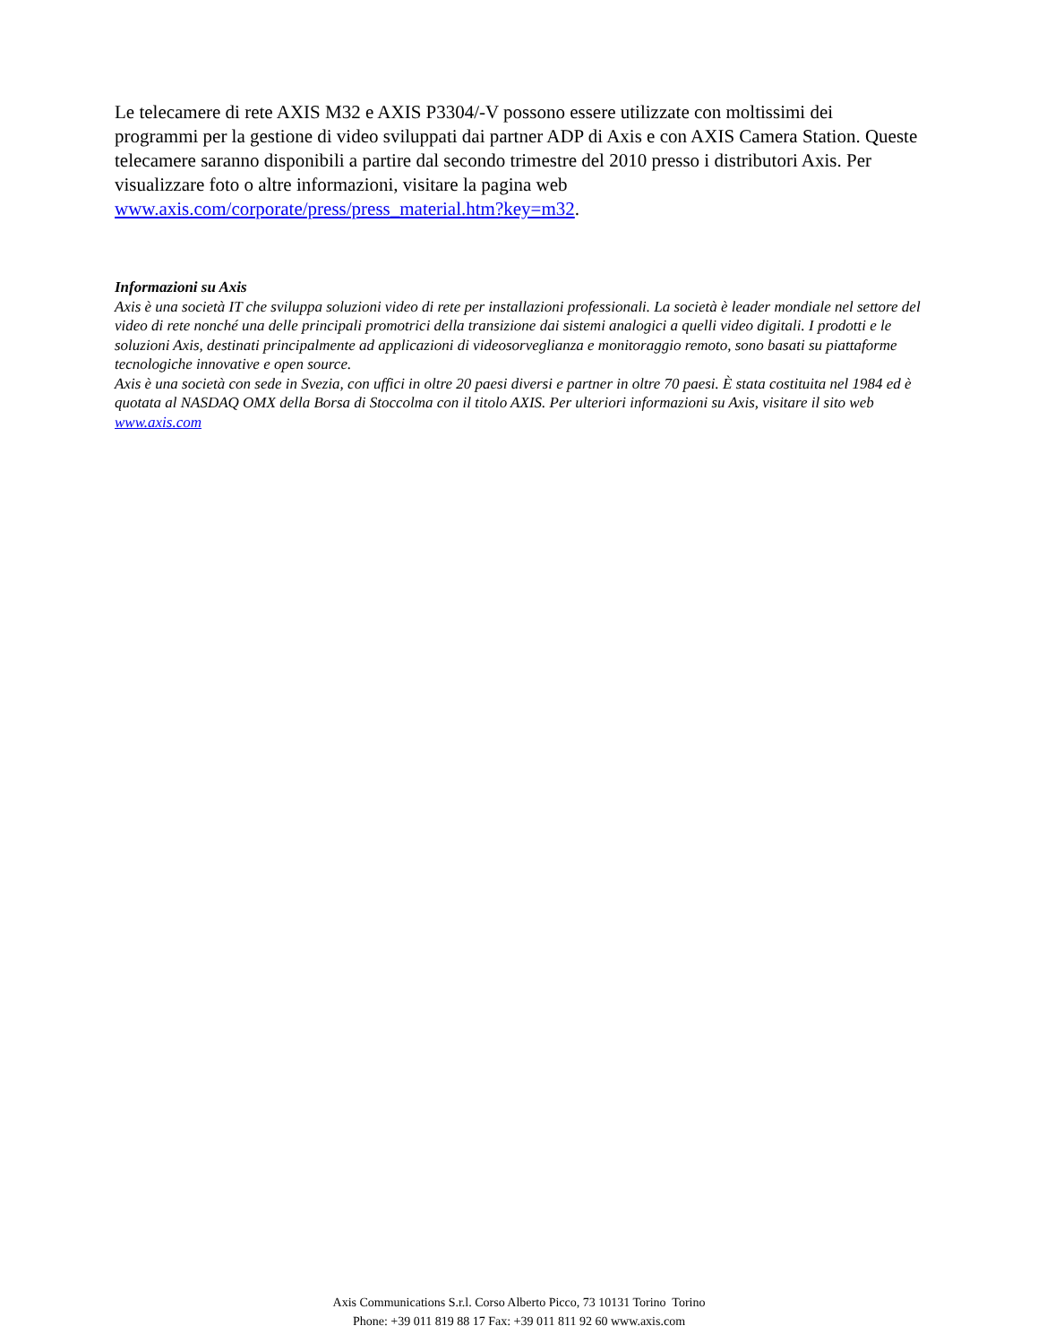Le telecamere di rete AXIS M32 e AXIS P3304/-V possono essere utilizzate con moltissimi dei programmi per la gestione di video sviluppati dai partner ADP di Axis e con AXIS Camera Station. Queste telecamere saranno disponibili a partire dal secondo trimestre del 2010 presso i distributori Axis. Per visualizzare foto o altre informazioni, visitare la pagina web www.axis.com/corporate/press/press_material.htm?key=m32.
Informazioni su Axis
Axis è una società IT che sviluppa soluzioni video di rete per installazioni professionali. La società è leader mondiale nel settore del video di rete nonché una delle principali promotrici della transizione dai sistemi analogici a quelli video digitali. I prodotti e le soluzioni Axis, destinati principalmente ad applicazioni di videosorveglianza e monitoraggio remoto, sono basati su piattaforme tecnologiche innovative e open source.
Axis è una società con sede in Svezia, con uffici in oltre 20 paesi diversi e partner in oltre 70 paesi. È stata costituita nel 1984 ed è quotata al NASDAQ OMX della Borsa di Stoccolma con il titolo AXIS. Per ulteriori informazioni su Axis, visitare il sito web www.axis.com
Axis Communications S.r.l. Corso Alberto Picco, 73 10131 Torino Torino
Phone: +39 011 819 88 17 Fax: +39 011 811 92 60 www.axis.com